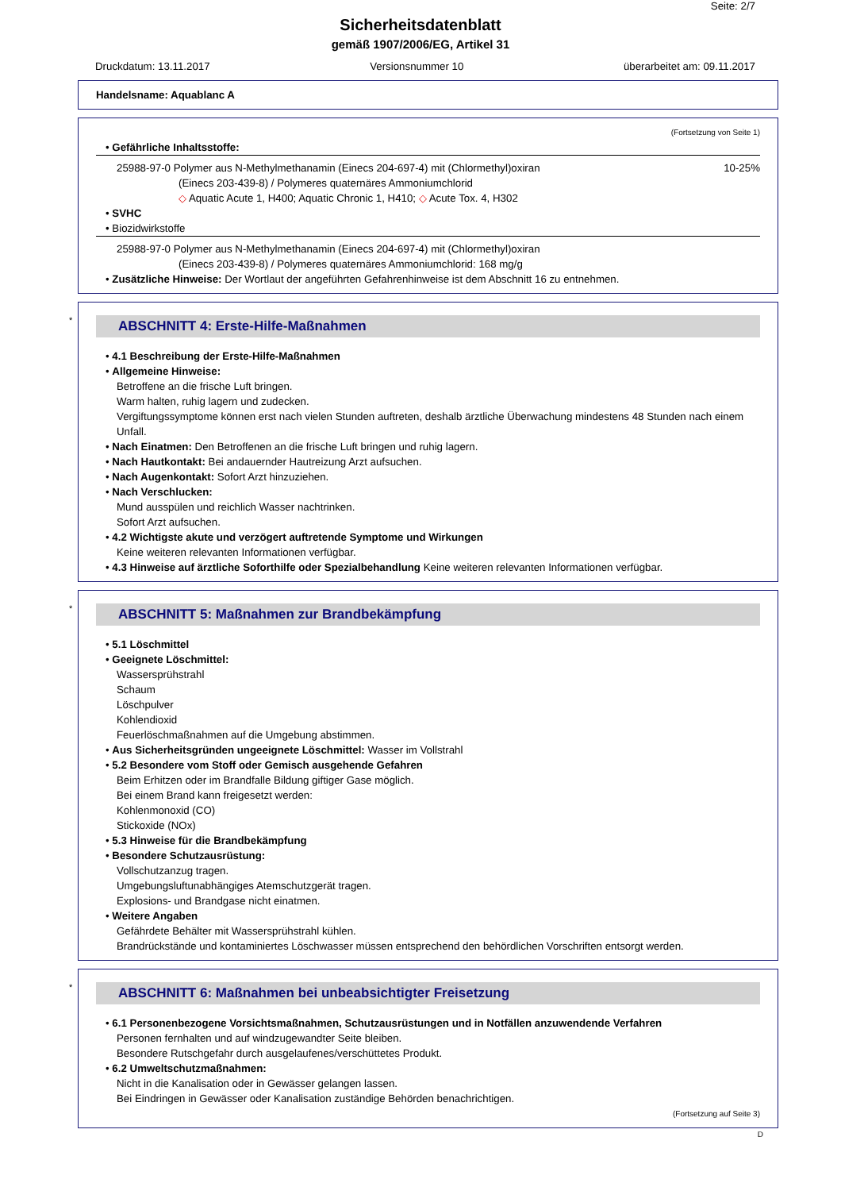Seite: 2/7
Sicherheitsdatenblatt
gemäß 1907/2006/EG, Artikel 31
Druckdatum: 13.11.2017 Versionsnummer 10 überarbeitet am: 09.11.2017
Handelsname: Aquablanc A
(Fortsetzung von Seite 1)
• Gefährliche Inhaltsstoffe:
25988-97-0 Polymer aus N-Methylmethanamin (Einecs 204-697-4) mit (Chlormethyl)oxiran 10-25%
(Einecs 203-439-8) / Polymeres quaternäres Ammoniumchlorid
◇ Aquatic Acute 1, H400; Aquatic Chronic 1, H410; ◇ Acute Tox. 4, H302
• SVHC
• Biozidwirkstoffe
25988-97-0 Polymer aus N-Methylmethanamin (Einecs 204-697-4) mit (Chlormethyl)oxiran
(Einecs 203-439-8) / Polymeres quaternäres Ammoniumchlorid: 168 mg/g
• Zusätzliche Hinweise: Der Wortlaut der angeführten Gefahrenhinweise ist dem Abschnitt 16 zu entnehmen.
*
ABSCHNITT 4: Erste-Hilfe-Maßnahmen
• 4.1 Beschreibung der Erste-Hilfe-Maßnahmen
• Allgemeine Hinweise:
Betroffene an die frische Luft bringen.
Warm halten, ruhig lagern und zudecken.
Vergiftungssymptome können erst nach vielen Stunden auftreten, deshalb ärztliche Überwachung mindestens 48 Stunden nach einem Unfall.
• Nach Einatmen: Den Betroffenen an die frische Luft bringen und ruhig lagern.
• Nach Hautkontakt: Bei andauernder Hautreizung Arzt aufsuchen.
• Nach Augenkontakt: Sofort Arzt hinzuziehen.
• Nach Verschlucken:
Mund ausspülen und reichlich Wasser nachtrinken.
Sofort Arzt aufsuchen.
• 4.2 Wichtigste akute und verzögert auftretende Symptome und Wirkungen
Keine weiteren relevanten Informationen verfügbar.
• 4.3 Hinweise auf ärztliche Soforthilfe oder Spezialbehandlung Keine weiteren relevanten Informationen verfügbar.
*
ABSCHNITT 5: Maßnahmen zur Brandbekämpfung
• 5.1 Löschmittel
• Geeignete Löschmittel:
Wassersprühstrahl
Schaum
Löschpulver
Kohlendioxid
Feuerlöschmaßnahmen auf die Umgebung abstimmen.
• Aus Sicherheitsgründen ungeeignete Löschmittel: Wasser im Vollstrahl
• 5.2 Besondere vom Stoff oder Gemisch ausgehende Gefahren
Beim Erhitzen oder im Brandfalle Bildung giftiger Gase möglich.
Bei einem Brand kann freigesetzt werden:
Kohlenmonoxid (CO)
Stickoxide (NOx)
• 5.3 Hinweise für die Brandbekämpfung
• Besondere Schutzausrüstung:
Vollschutzanzug tragen.
Umgebungsluftunabhängiges Atemschutzgerät tragen.
Explosions- und Brandgase nicht einatmen.
• Weitere Angaben
Gefährdete Behälter mit Wassersprühstrahl kühlen.
Brandrückstände und kontaminiertes Löschwasser müssen entsprechend den behördlichen Vorschriften entsorgt werden.
*
ABSCHNITT 6: Maßnahmen bei unbeabsichtigter Freisetzung
• 6.1 Personenbezogene Vorsichtsmaßnahmen, Schutzausrüstungen und in Notfällen anzuwendende Verfahren
Personen fernhalten und auf windzugewandter Seite bleiben.
Besondere Rutschgefahr durch ausgelaufenes/verschüttetes Produkt.
• 6.2 Umweltschutzmaßnahmen:
Nicht in die Kanalisation oder in Gewässer gelangen lassen.
Bei Eindringen in Gewässer oder Kanalisation zuständige Behörden benachrichtigen.
(Fortsetzung auf Seite 3)
D